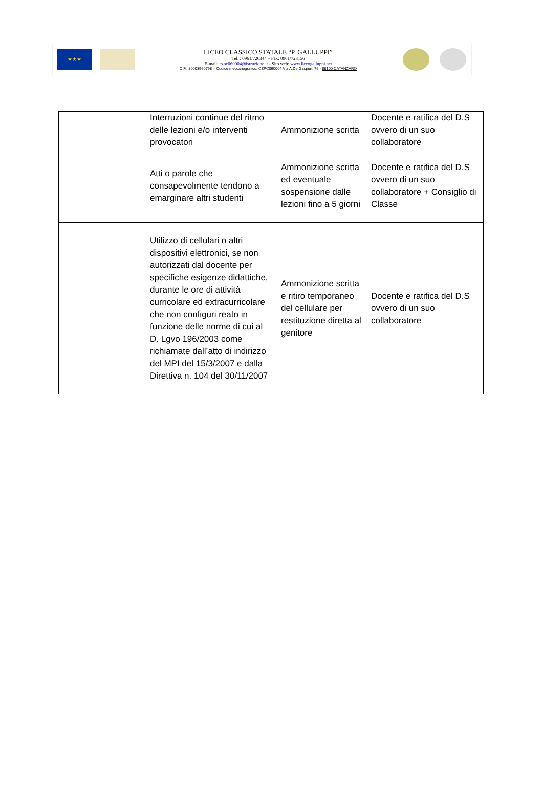★★★
LICEO CLASSICO STATALE “P. GALLUPPI”
Tel. : 0961/726344 – Fax: 0961/723156
E-mail: czpc060004@istruzione.it - Sito web: www.liceogalluppi.net
C.F.: 80003960798 – Codice meccanografico: CZPC060004 Via A.De Gasperi. 76 - 88100 CATANZARO
| | Interruzioni continue del ritmo delle lezioni e/o interventi provocatori | Ammonizione scritta | Docente e ratifica del D.S ovvero di un suo collaboratore |
| | Atti o parole che consapevolmente tendono a emarginare altri studenti | Ammonizione scritta ed eventuale sospensione dalle lezioni fino a 5 giorni | Docente e ratifica del D.S ovvero di un suo collaboratore + Consiglio di Classe |
| | Utilizzo di cellulari o altri dispositivi elettronici, se non autorizzati dal docente per specifiche esigenze didattiche, durante le ore di attività curricolare ed extracurricolare che non configuri reato in funzione delle norme di cui al D. Lgvo 196/2003 come richiamate dall’atto di indirizzo del MPI del 15/3/2007 e dalla Direttiva n. 104 del 30/11/2007 | Ammonizione scritta e ritiro temporaneo del cellulare per restituzione diretta al genitore | Docente e ratifica del D.S ovvero di un suo collaboratore |